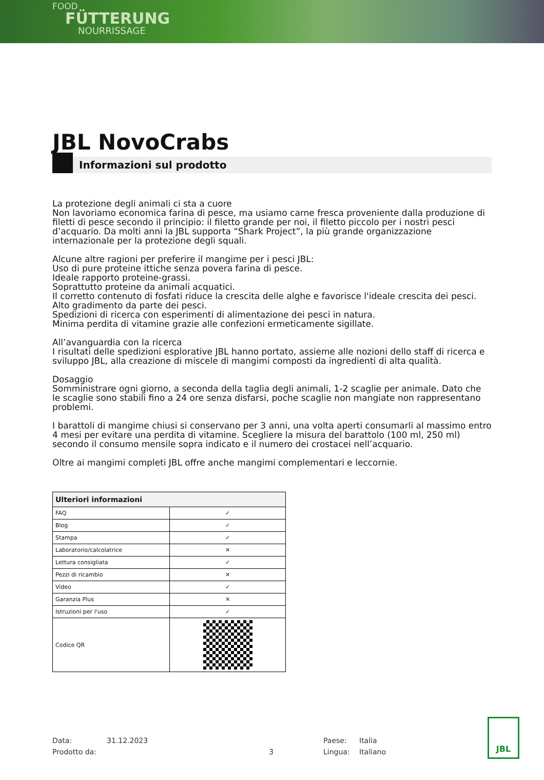FOOD
FÜTTERUNG
NOURRISSAGE
JBL NovoCrabs
Informazioni sul prodotto
La protezione degli animali ci sta a cuore
Non lavoriamo economica farina di pesce, ma usiamo carne fresca proveniente dalla produzione di filetti di pesce secondo il principio: il filetto grande per noi, il filetto piccolo per i nostri pesci d’acquario. Da molti anni la JBL supporta “Shark Project”, la più grande organizzazione internazionale per la protezione degli squali.
Alcune altre ragioni per preferire il mangime per i pesci JBL:
Uso di pure proteine ittiche senza povera farina di pesce.
Ideale rapporto proteine-grassi.
Soprattutto proteine da animali acquatici.
Il corretto contenuto di fosfati riduce la crescita delle alghe e favorisce l'ideale crescita dei pesci.
Alto gradimento da parte dei pesci.
Spedizioni di ricerca con esperimenti di alimentazione dei pesci in natura.
Minima perdita di vitamine grazie alle confezioni ermeticamente sigillate.
All’avanguardia con la ricerca
I risultati delle spedizioni esplorative JBL hanno portato, assieme alle nozioni dello staff di ricerca e sviluppo JBL, alla creazione di miscele di mangimi composti da ingredienti di alta qualità.
Dosaggio
Somministrare ogni giorno, a seconda della taglia degli animali, 1-2 scaglie per animale. Dato che le scaglie sono stabili fino a 24 ore senza disfarsi, poche scaglie non mangiate non rappresentano problemi.
I barattoli di mangime chiusi si conservano per 3 anni, una volta aperti consumarli al massimo entro 4 mesi per evitare una perdita di vitamine. Scegliere la misura del barattolo (100 ml, 250 ml) secondo il consumo mensile sopra indicato e il numero dei crostacei nell’acquario.
Oltre ai mangimi completi JBL offre anche mangimi complementari e leccornie.
| Ulteriori informazioni | |
| --- | --- |
| FAQ | ✓ |
| Blog | ✓ |
| Stampa | ✓ |
| Laboratorio/calcolatrice | ✕ |
| Lettura consigliata | ✓ |
| Pezzi di ricambio | ✕ |
| Video | ✓ |
| Garanzia Plus | ✕ |
| Istruzioni per l'uso | ✓ |
| Codice QR | |
Data:
Prodotto da:
31.12.2023
3 Paese:
Lingua:
Italia
Italiano
JBL